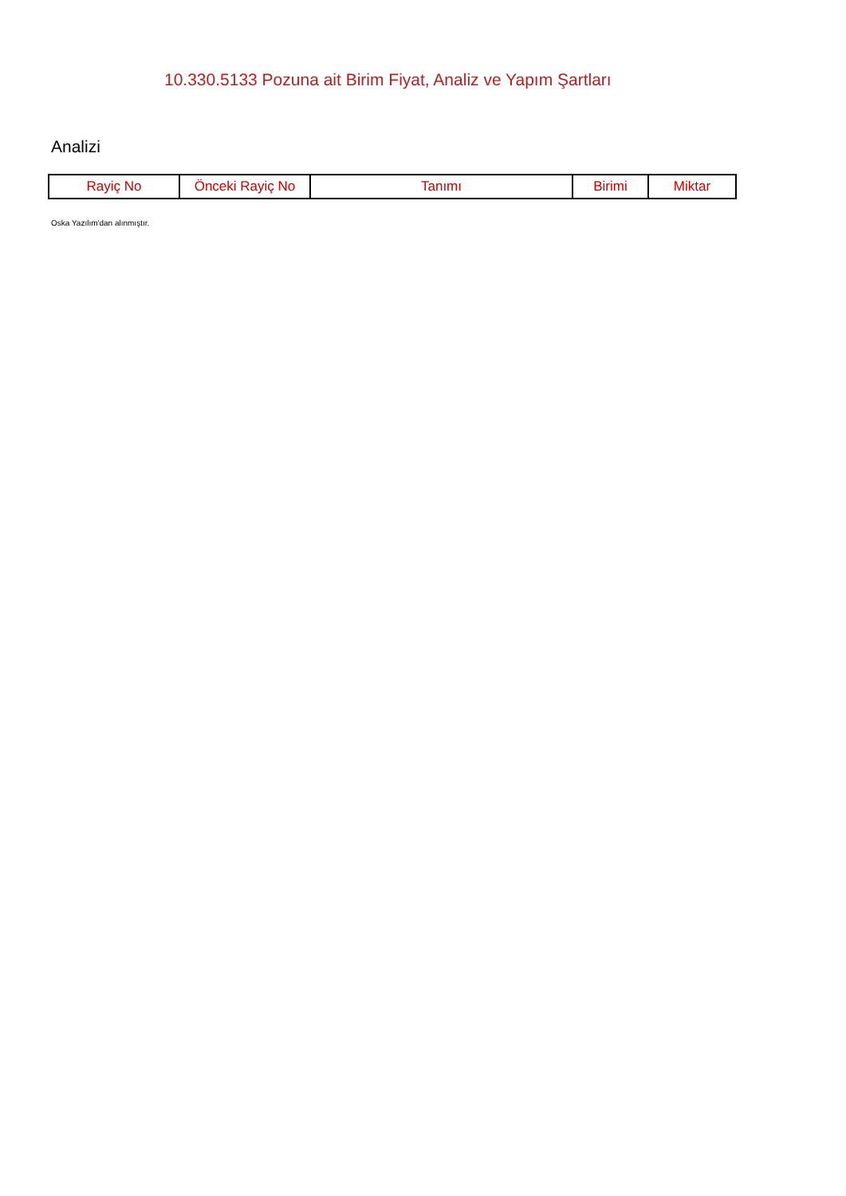10.330.5133 Pozuna ait Birim Fiyat, Analiz ve Yapım Şartları
Analizi
| Rayiç No | Önceki Rayiç No | Tanımı | Birimi | Miktar |
| --- | --- | --- | --- | --- |
Oska Yazılım'dan alınmıştır.